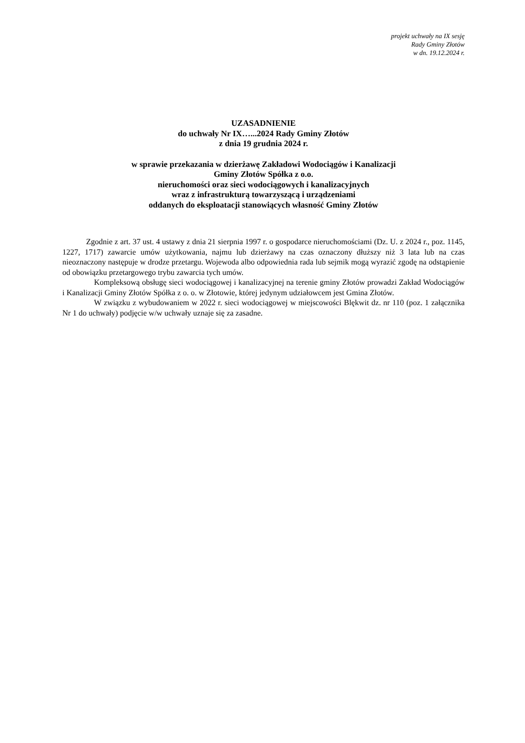projekt uchwały na IX sesję
Rady Gminy Złotów
w dn. 19.12.2024 r.
UZASADNIENIE
do uchwały Nr IX…...2024 Rady Gminy Złotów
z dnia 19 grudnia 2024 r.
w sprawie przekazania w dzierżawę Zakładowi Wodociągów i Kanalizacji
Gminy Złotów Spółka z o.o.
nieruchomości oraz sieci wodociągowych i kanalizacyjnych
wraz z infrastrukturą towarzyszącą i urządzeniami
oddanych do eksploatacji stanowiących własność Gminy Złotów
Zgodnie z art. 37 ust. 4 ustawy z dnia 21 sierpnia 1997 r. o gospodarce nieruchomościami (Dz. U. z 2024 r., poz. 1145, 1227, 1717) zawarcie umów użytkowania, najmu lub dzierżawy na czas oznaczony dłuższy niż 3 lata lub na czas nieoznaczony następuje w drodze przetargu. Wojewoda albo odpowiednia rada lub sejmik mogą wyrazić zgodę na odstąpienie od obowiązku przetargowego trybu zawarcia tych umów.
Kompleksową obsługę sieci wodociągowej i kanalizacyjnej na terenie gminy Złotów prowadzi Zakład Wodociągów i Kanalizacji Gminy Złotów Spółka z o. o. w Złotowie, której jedynym udziałowcem jest Gmina Złotów.
W związku z wybudowaniem w 2022 r. sieci wodociągowej w miejscowości Blękwit dz. nr 110 (poz. 1 załącznika Nr 1 do uchwały) podjęcie w/w uchwały uznaje się za zasadne.